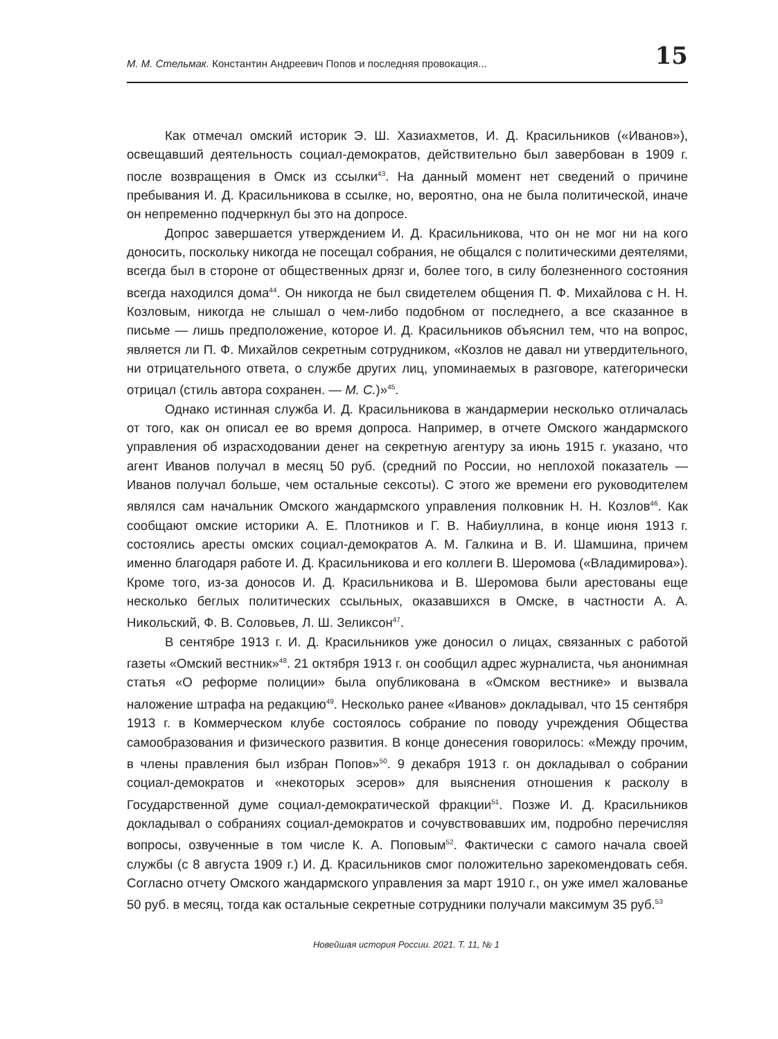М. М. Стельмак. Константин Андреевич Попов и последняя провокация...
15
Как отмечал омский историк Э. Ш. Хазиахметов, И. Д. Красильников («Иванов»), освещавший деятельность социал-демократов, действительно был завербован в 1909 г. после возвращения в Омск из ссылки<sup>43</sup>. На данный момент нет сведений о причине пребывания И. Д. Красильникова в ссылке, но, вероятно, она не была политической, иначе он непременно подчеркнул бы это на допросе.
Допрос завершается утверждением И. Д. Красильникова, что он не мог ни на кого доносить, поскольку никогда не посещал собрания, не общался с политическими деятелями, всегда был в стороне от общественных дрязг и, более того, в силу болезненного состояния всегда находился дома<sup>44</sup>. Он никогда не был свидетелем общения П. Ф. Михайлова с Н. Н. Козловым, никогда не слышал о чем-либо подобном от последнего, а все сказанное в письме — лишь предположение, которое И. Д. Красильников объяснил тем, что на вопрос, является ли П. Ф. Михайлов секретным сотрудником, «Козлов не давал ни утвердительного, ни отрицательного ответа, о службе других лиц, упоминаемых в разговоре, категорически отрицал (стиль автора сохранен. — М. С.)»<sup>45</sup>.
Однако истинная служба И. Д. Красильникова в жандармерии несколько отличалась от того, как он описал ее во время допроса. Например, в отчете Омского жандармского управления об израсходовании денег на секретную агентуру за июнь 1915 г. указано, что агент Иванов получал в месяц 50 руб. (средний по России, но неплохой показатель — Иванов получал больше, чем остальные сексоты). С этого же времени его руководителем являлся сам начальник Омского жандармского управления полковник Н. Н. Козлов<sup>46</sup>. Как сообщают омские историки А. Е. Плотников и Г. В. Набиуллина, в конце июня 1913 г. состоялись аресты омских социал-демократов А. М. Галкина и В. И. Шамшина, причем именно благодаря работе И. Д. Красильникова и его коллеги В. Шеромова («Владимирова»). Кроме того, из-за доносов И. Д. Красильникова и В. Шеромова были арестованы еще несколько беглых политических ссыльных, оказавшихся в Омске, в частности А. А. Никольский, Ф. В. Соловьев, Л. Ш. Зеликсон<sup>47</sup>.
В сентябре 1913 г. И. Д. Красильников уже доносил о лицах, связанных с работой газеты «Омский вестник»<sup>48</sup>. 21 октября 1913 г. он сообщил адрес журналиста, чья анонимная статья «О реформе полиции» была опубликована в «Омском вестнике» и вызвала наложение штрафа на редакцию<sup>49</sup>. Несколько ранее «Иванов» докладывал, что 15 сентября 1913 г. в Коммерческом клубе состоялось собрание по поводу учреждения Общества самообразования и физического развития. В конце донесения говорилось: «Между прочим, в члены правления был избран Попов»<sup>50</sup>. 9 декабря 1913 г. он докладывал о собрании социал-демократов и «некоторых эсеров» для выяснения отношения к расколу в Государственной думе социал-демократической фракции<sup>51</sup>. Позже И. Д. Красильников докладывал о собраниях социал-демократов и сочувствовавших им, подробно перечисляя вопросы, озвученные в том числе К. А. Поповым<sup>52</sup>. Фактически с самого начала своей службы (с 8 августа 1909 г.) И. Д. Красильников смог положительно зарекомендовать себя. Согласно отчету Омского жандармского управления за март 1910 г., он уже имел жалованье 50 руб. в месяц, тогда как остальные секретные сотрудники получали максимум 35 руб.<sup>53</sup>
Новейшая история России. 2021. Т. 11, № 1